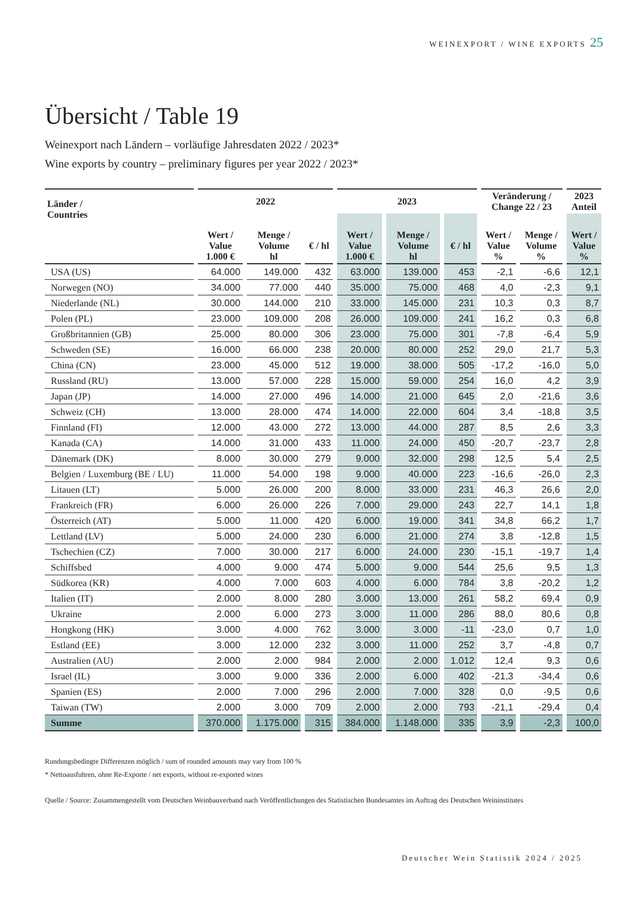WEINEXPORT / WINE EXPORTS 25
Übersicht / Table 19
Weinexport nach Ländern – vorläufige Jahresdaten 2022 / 2023*
Wine exports by country – preliminary figures per year 2022 / 2023*
| Länder / Countries | 2022 | | | 2023 | | | Veränderung / Change 22 / 23 | | 2023 Anteil |
| --- | --- | --- | --- | --- | --- | --- | --- | --- | --- |
| | Wert / Value 1.000 € | Menge / Volume hl | € / hl | Wert / Value 1.000 € | Menge / Volume hl | € / hl | Wert / Value % | Menge / Volume % | Wert / Value % |
| USA (US) | 64.000 | 149.000 | 432 | 63.000 | 139.000 | 453 | -2,1 | -6,6 | 12,1 |
| Norwegen (NO) | 34.000 | 77.000 | 440 | 35.000 | 75.000 | 468 | 4,0 | -2,3 | 9,1 |
| Niederlande (NL) | 30.000 | 144.000 | 210 | 33.000 | 145.000 | 231 | 10,3 | 0,3 | 8,7 |
| Polen (PL) | 23.000 | 109.000 | 208 | 26.000 | 109.000 | 241 | 16,2 | 0,3 | 6,8 |
| Großbritannien (GB) | 25.000 | 80.000 | 306 | 23.000 | 75.000 | 301 | -7,8 | -6,4 | 5,9 |
| Schweden (SE) | 16.000 | 66.000 | 238 | 20.000 | 80.000 | 252 | 29,0 | 21,7 | 5,3 |
| China (CN) | 23.000 | 45.000 | 512 | 19.000 | 38.000 | 505 | -17,2 | -16,0 | 5,0 |
| Russland (RU) | 13.000 | 57.000 | 228 | 15.000 | 59.000 | 254 | 16,0 | 4,2 | 3,9 |
| Japan (JP) | 14.000 | 27.000 | 496 | 14.000 | 21.000 | 645 | 2,0 | -21,6 | 3,6 |
| Schweiz (CH) | 13.000 | 28.000 | 474 | 14.000 | 22.000 | 604 | 3,4 | -18,8 | 3,5 |
| Finnland (FI) | 12.000 | 43.000 | 272 | 13.000 | 44.000 | 287 | 8,5 | 2,6 | 3,3 |
| Kanada (CA) | 14.000 | 31.000 | 433 | 11.000 | 24.000 | 450 | -20,7 | -23,7 | 2,8 |
| Dänemark (DK) | 8.000 | 30.000 | 279 | 9.000 | 32.000 | 298 | 12,5 | 5,4 | 2,5 |
| Belgien / Luxemburg (BE / LU) | 11.000 | 54.000 | 198 | 9.000 | 40.000 | 223 | -16,6 | -26,0 | 2,3 |
| Litauen (LT) | 5.000 | 26.000 | 200 | 8.000 | 33.000 | 231 | 46,3 | 26,6 | 2,0 |
| Frankreich (FR) | 6.000 | 26.000 | 226 | 7.000 | 29.000 | 243 | 22,7 | 14,1 | 1,8 |
| Österreich (AT) | 5.000 | 11.000 | 420 | 6.000 | 19.000 | 341 | 34,8 | 66,2 | 1,7 |
| Lettland (LV) | 5.000 | 24.000 | 230 | 6.000 | 21.000 | 274 | 3,8 | -12,8 | 1,5 |
| Tschechien (CZ) | 7.000 | 30.000 | 217 | 6.000 | 24.000 | 230 | -15,1 | -19,7 | 1,4 |
| Schiffsbed | 4.000 | 9.000 | 474 | 5.000 | 9.000 | 544 | 25,6 | 9,5 | 1,3 |
| Südkorea (KR) | 4.000 | 7.000 | 603 | 4.000 | 6.000 | 784 | 3,8 | -20,2 | 1,2 |
| Italien (IT) | 2.000 | 8.000 | 280 | 3.000 | 13.000 | 261 | 58,2 | 69,4 | 0,9 |
| Ukraine | 2.000 | 6.000 | 273 | 3.000 | 11.000 | 286 | 88,0 | 80,6 | 0,8 |
| Hongkong (HK) | 3.000 | 4.000 | 762 | 3.000 | 3.000 | -11 | -23,0 | 0,7 | 1,0 |
| Estland (EE) | 3.000 | 12.000 | 232 | 3.000 | 11.000 | 252 | 3,7 | -4,8 | 0,7 |
| Australien (AU) | 2.000 | 2.000 | 984 | 2.000 | 2.000 | 1.012 | 12,4 | 9,3 | 0,6 |
| Israel (IL) | 3.000 | 9.000 | 336 | 2.000 | 6.000 | 402 | -21,3 | -34,4 | 0,6 |
| Spanien (ES) | 2.000 | 7.000 | 296 | 2.000 | 7.000 | 328 | 0,0 | -9,5 | 0,6 |
| Taiwan (TW) | 2.000 | 3.000 | 709 | 2.000 | 2.000 | 793 | -21,1 | -29,4 | 0,4 |
| Summe | 370.000 | 1.175.000 | 315 | 384.000 | 1.148.000 | 335 | 3,9 | -2,3 | 100,0 |
Rundungsbedingte Differenzen möglich / sum of rounded amounts may vary from 100 %
* Nettoausfuhren, ohne Re-Exporte / net exports, without re-exported wines
Quelle / Source: Zusammengestellt vom Deutschen Weinbauverband nach Veröffentlichungen des Statistischen Bundesamtes im Auftrag des Deutschen Weininstitutes
Deutscher Wein Statistik 2024 / 2025